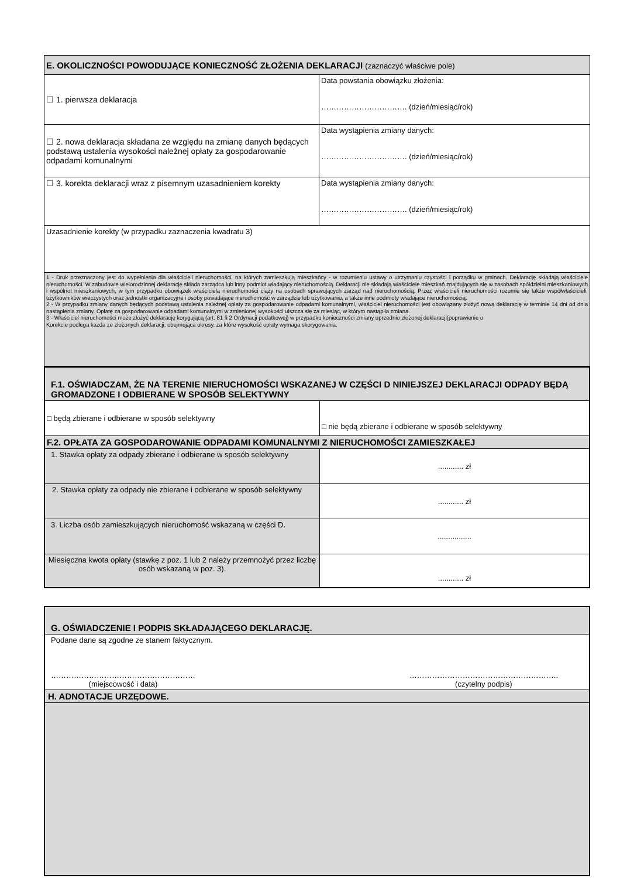| E. OKOLICZNOŚCI POWODUJĄCE KONIECZNOŚĆ ZŁOŻENIA DEKLARACJI (zaznaczyć właściwe pole) | |
| --- | --- |
| ☐ 1. pierwsza deklaracja | Data powstania obowiązku złożenia: ……………………………. (dzień/miesiąc/rok) |
| ☐ 2. nowa deklaracja składana ze względu na zmianę danych będących podstawą ustalenia wysokości należnej opłaty za gospodarowanie odpadami komunalnymi | Data wystąpienia zmiany danych: ……………………………. (dzień/miesiąc/rok) |
| ☐ 3. korekta deklaracji wraz z pisemnym uzasadnieniem korekty | Data wystąpienia zmiany danych: ……………………………. (dzień/miesiąc/rok) |
| Uzasadnienie korekty (w przypadku zaznaczenia kwadratu 3) | |
| 1 - Druk przeznaczony jest do wypełnienia dla właścicieli nieruchomości, na których zamieszkują mieszkańcy - w rozumieniu ustawy o utrzymaniu czystości i porządku w gminach. Deklarację składają właściciele nieruchomości. W zabudowie wielorodzinnej deklarację składa zarządca lub inny podmiot władający nieruchomością. Deklaracji nie składają właściciele mieszkań znajdujących się w zasobach spółdzielni mieszkaniowych i wspólnot mieszkaniowych, w tym przypadku obowiązek właściciela nieruchomości ciąży na osobach sprawujących zarząd nad nieruchomością. Przez właścicieli nieruchomości rozumie się także współwłaścicieli, użytkowników wieczystych oraz jednostki organizacyjne i osoby posiadające nieruchomość w zarządzie lub użytkowaniu, a także inne podmioty władające nieruchomością. 2 - W przypadku zmiany danych będących podstawą ustalenia należnej opłaty za gospodarowanie odpadami komunalnymi, właściciel nieruchomości jest obowiązany złożyć nową deklarację w terminie 14 dni od dnia nastąpienia zmiany. Opłatę za gospodarowanie odpadami komunalnymi w zmienionej wysokości uiszcza się za miesiąc, w którym nastąpiła zmiana. 3 - Właściciel nieruchomości może złożyć deklarację korygującą (art. 81 § 2 Ordynacji podatkowej) w przypadku konieczności zmiany uprzednio złożonej deklaracji(poprawienie o Korekcie podlega każda ze złożonych deklaracji, obejmująca okresy, za które wysokość opłaty wymaga skorygowania. | |
| F.1. OŚWIADCZAM, ŻE NA TERENIE NIERUCHOMOŚCI WSKAZANEJ W CZĘŚCI D NINIEJSZEJ DEKLARACJI ODPADY BĘDĄ GROMADZONE I ODBIERANE W SPOSÓB SELEKTYWNY | |
| --- | --- |
| □ będą zbierane i odbierane w sposób selektywny | □ nie będą zbierane i odbierane w sposób selektywny |
| F.2. OPŁATA ZA GOSPODAROWANIE ODPADAMI KOMUNALNYMI Z NIERUCHOMOŚCI ZAMIESZKAŁEJ | |
| 1. Stawka opłaty za odpady zbierane i odbierane w sposób selektywny | ............ zł |
| 2. Stawka opłaty za odpady nie zbierane i odbierane w sposób selektywny | ............ zł |
| 3. Liczba osób zamieszkujących nieruchomość wskazaną w części D. | ................ |
| Miesięczna kwota opłaty (stawkę z poz. 1 lub 2 należy przemnożyć przez liczbę osób wskazaną w poz. 3). | ............ zł |
| G. OŚWIADCZENIE I PODPIS SKŁADAJĄCEGO DEKLARACJĘ. |
| --- |
| Podane dane są zgodne ze stanem faktycznym. ………………………………………………… (miejscowość i data) ………………………………………………….. (czytelny podpis) |
| H. ADNOTACJE URZĘDOWE. |